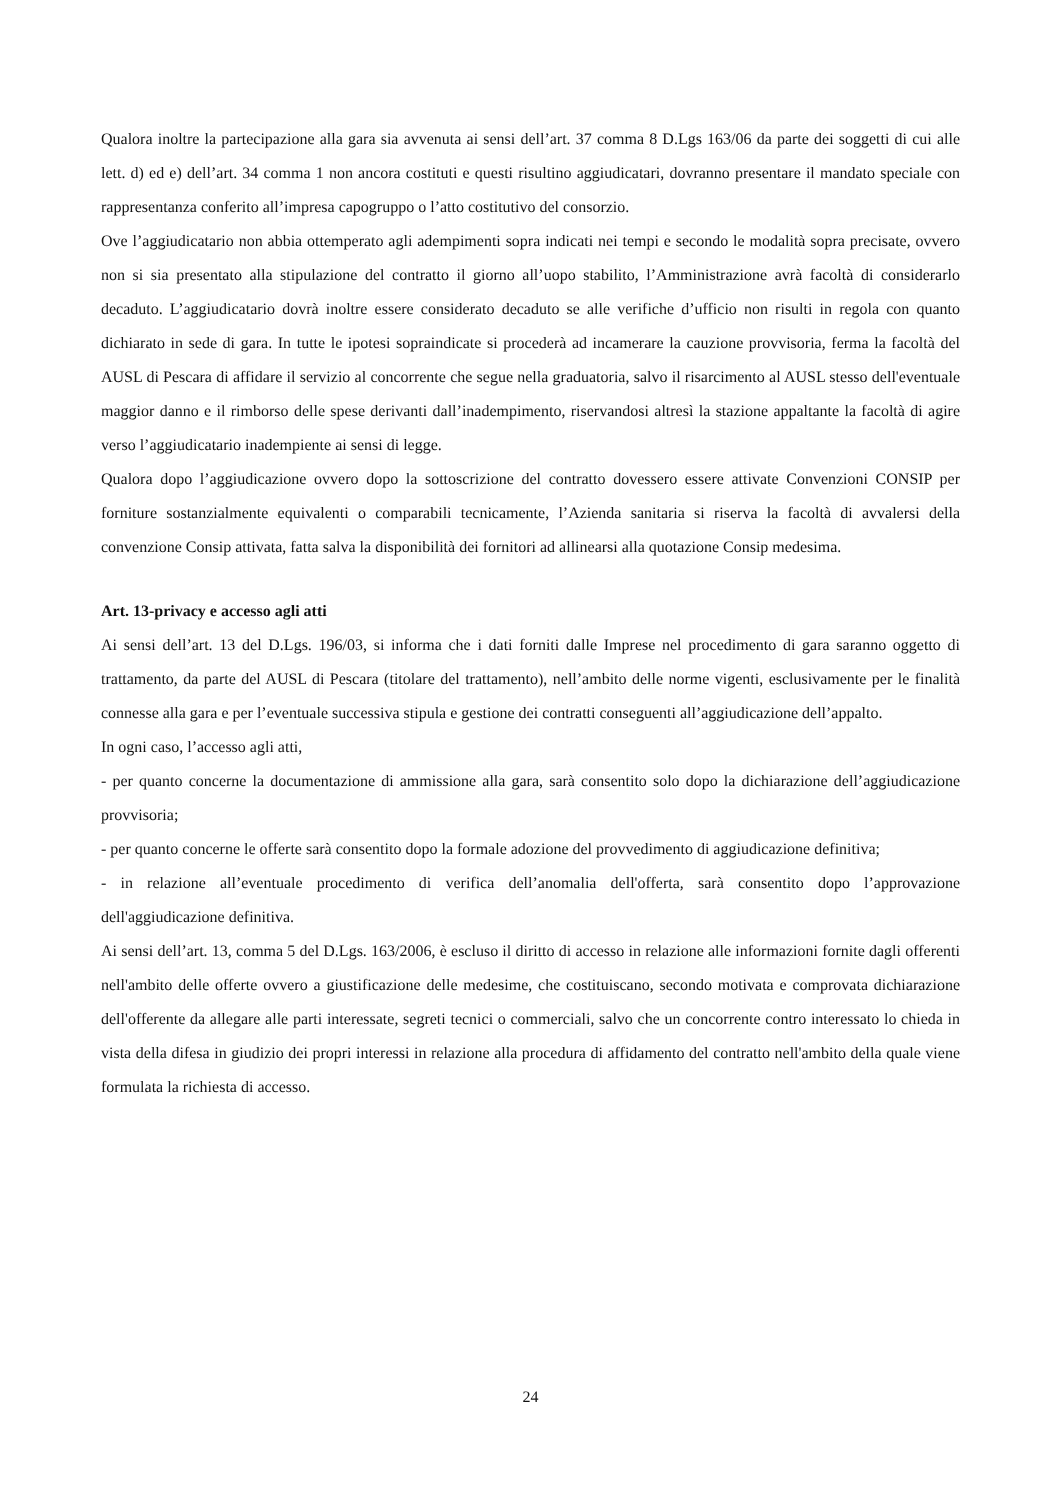Qualora inoltre la partecipazione alla gara sia avvenuta ai sensi dell’art. 37 comma 8 D.Lgs 163/06 da parte dei soggetti di cui alle lett. d) ed e) dell’art. 34 comma 1 non ancora costituti e questi risultino aggiudicatari, dovranno presentare il mandato speciale con rappresentanza conferito all’impresa capogruppo o l’atto costitutivo del consorzio.
Ove l’aggiudicatario non abbia ottemperato agli adempimenti sopra indicati nei tempi e secondo le modalità sopra precisate, ovvero non si sia presentato alla stipulazione del contratto il giorno all’uopo stabilito, l’Amministrazione avrà facoltà di considerarlo decaduto. L’aggiudicatario dovrà inoltre essere considerato decaduto se alle verifiche d’ufficio non risulti in regola con quanto dichiarato in sede di gara. In tutte le ipotesi sopraindicate si procederà ad incamerare la cauzione provvisoria, ferma la facoltà del AUSL di Pescara di affidare il servizio al concorrente che segue nella graduatoria, salvo il risarcimento al AUSL stesso dell'eventuale maggior danno e il rimborso delle spese derivanti dall’inadempimento, riservandosi altresì la stazione appaltante la facoltà di agire verso l’aggiudicatario inadempiente ai sensi di legge.
Qualora dopo l’aggiudicazione ovvero dopo la sottoscrizione del contratto dovessero essere attivate Convenzioni CONSIP per forniture sostanzialmente equivalenti o comparabili tecnicamente, l’Azienda sanitaria si riserva la facoltà di avvalersi della convenzione Consip attivata, fatta salva la disponibilità dei fornitori ad allinearsi alla quotazione Consip medesima.
Art. 13-privacy e accesso agli atti
Ai sensi dell’art. 13 del D.Lgs. 196/03, si informa che i dati forniti dalle Imprese nel procedimento di gara saranno oggetto di trattamento, da parte del AUSL di Pescara (titolare del trattamento), nell’ambito delle norme vigenti, esclusivamente per le finalità connesse alla gara e per l’eventuale successiva stipula e gestione dei contratti conseguenti all’aggiudicazione dell’appalto.
In ogni caso, l’accesso agli atti,
- per quanto concerne la documentazione di ammissione alla gara, sarà consentito solo dopo la dichiarazione dell’aggiudicazione provvisoria;
- per quanto concerne le offerte sarà consentito dopo la formale adozione del provvedimento di aggiudicazione definitiva;
- in relazione all’eventuale procedimento di verifica dell’anomalia dell'offerta, sarà consentito dopo l’approvazione dell'aggiudicazione definitiva.
Ai sensi dell’art. 13, comma 5 del D.Lgs. 163/2006, è escluso il diritto di accesso in relazione alle informazioni fornite dagli offerenti nell'ambito delle offerte ovvero a giustificazione delle medesime, che costituiscano, secondo motivata e comprovata dichiarazione dell'offerente da allegare alle parti interessate, segreti tecnici o commerciali, salvo che un concorrente contro interessato lo chieda in vista della difesa in giudizio dei propri interessi in relazione alla procedura di affidamento del contratto nell'ambito della quale viene formulata la richiesta di accesso.
24